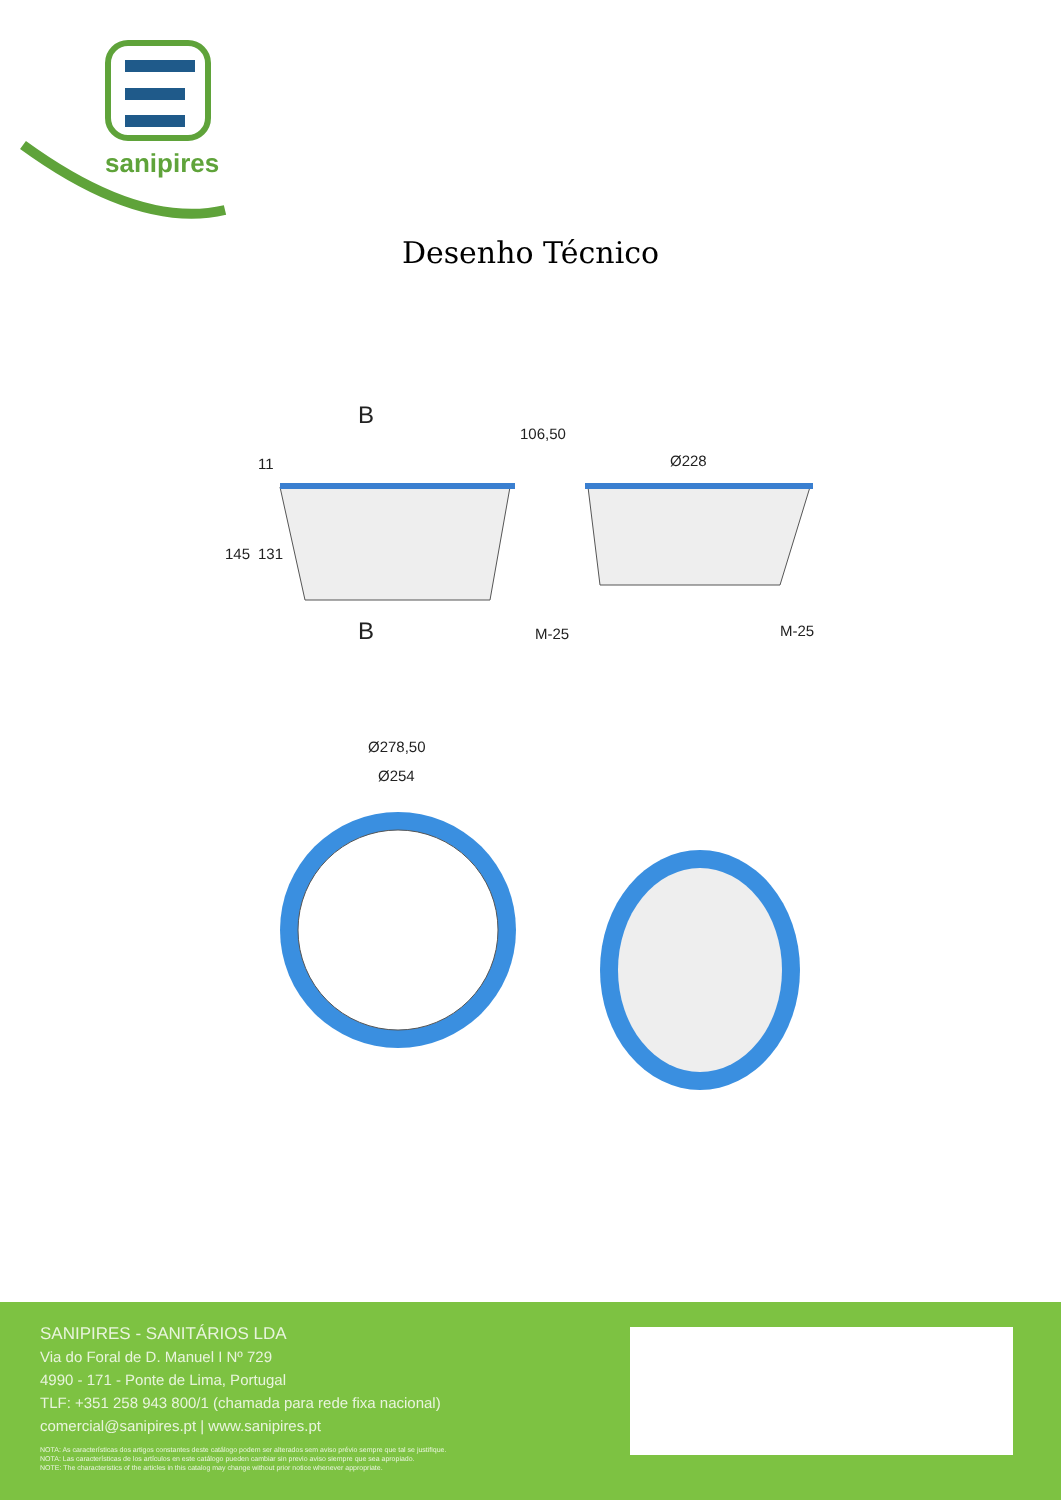sanipires
Desenho Técnico
B
B
11
145 131
106,50
Ø228
M-25 M-25
Ø278,50
Ø254
SANIPIRES - SANITÁRIOS LDA
Via do Foral de D. Manuel I Nº 729
4990 - 171 - Ponte de Lima, Portugal
TLF: +351 258 943 800/1 (chamada para rede fixa nacional)
comercial@sanipires.pt | www.sanipires.pt
NOTA: As características dos artigos constantes deste catálogo podem ser alterados sem aviso prévio sempre que tal se justifique.
NOTA: Las características de los artículos en este catálogo pueden cambiar sin previo aviso siempre que sea apropiado.
NOTE: The characteristics of the articles in this catalog may change without prior notice whenever appropriate.